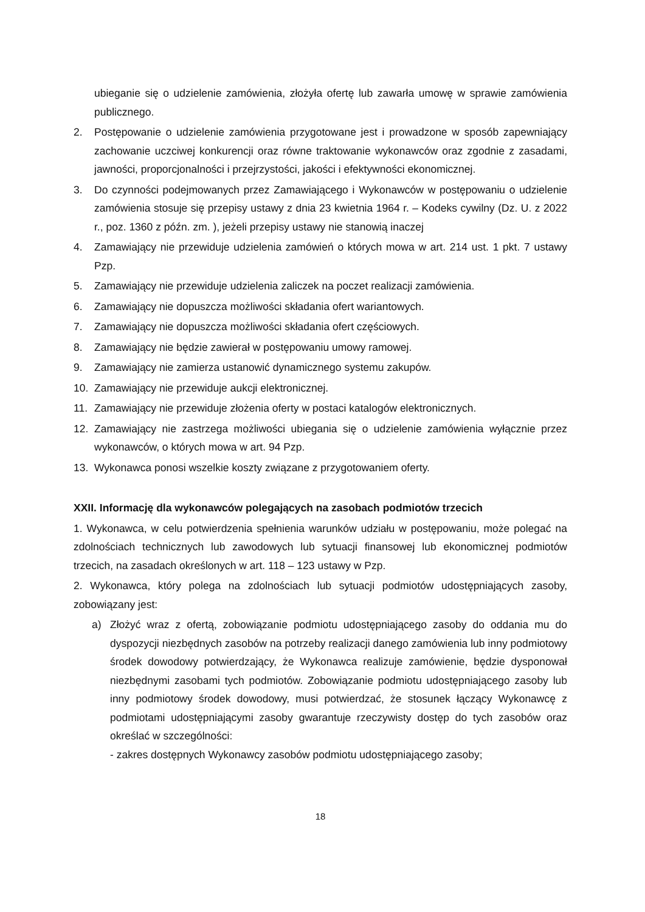ubieganie się o udzielenie zamówienia, złożyła ofertę lub zawarła umowę w sprawie zamówienia publicznego.
2. Postępowanie o udzielenie zamówienia przygotowane jest i prowadzone w sposób zapewniający zachowanie uczciwej konkurencji oraz równe traktowanie wykonawców oraz zgodnie z zasadami, jawności, proporcjonalności i przejrzystości, jakości i efektywności ekonomicznej.
3. Do czynności podejmowanych przez Zamawiającego i Wykonawców w postępowaniu o udzielenie zamówienia stosuje się przepisy ustawy z dnia 23 kwietnia 1964 r. – Kodeks cywilny (Dz. U. z 2022 r., poz. 1360 z późn. zm. ), jeżeli przepisy ustawy nie stanowią inaczej
4. Zamawiający nie przewiduje udzielenia zamówień o których mowa w art. 214 ust. 1 pkt. 7 ustawy Pzp.
5. Zamawiający nie przewiduje udzielenia zaliczek na poczet realizacji zamówienia.
6. Zamawiający nie dopuszcza możliwości składania ofert wariantowych.
7. Zamawiający nie dopuszcza możliwości składania ofert częściowych.
8. Zamawiający nie będzie zawierał w postępowaniu umowy ramowej.
9. Zamawiający nie zamierza ustanowić dynamicznego systemu zakupów.
10. Zamawiający nie przewiduje aukcji elektronicznej.
11. Zamawiający nie przewiduje złożenia oferty w postaci katalogów elektronicznych.
12. Zamawiający nie zastrzega możliwości ubiegania się o udzielenie zamówienia wyłącznie przez wykonawców, o których mowa w art. 94 Pzp.
13. Wykonawca ponosi wszelkie koszty związane z przygotowaniem oferty.
XXII. Informację dla wykonawców polegających na zasobach podmiotów trzecich
1. Wykonawca, w celu potwierdzenia spełnienia warunków udziału w postępowaniu, może polegać na zdolnościach technicznych lub zawodowych lub sytuacji finansowej lub ekonomicznej podmiotów trzecich, na zasadach określonych w art. 118 – 123 ustawy w Pzp.
2. Wykonawca, który polega na zdolnościach lub sytuacji podmiotów udostępniających zasoby, zobowiązany jest:
a) Złożyć wraz z ofertą, zobowiązanie podmiotu udostępniającego zasoby do oddania mu do dyspozycji niezbędnych zasobów na potrzeby realizacji danego zamówienia lub inny podmiotowy środek dowodowy potwierdzający, że Wykonawca realizuje zamówienie, będzie dysponował niezbędnymi zasobami tych podmiotów. Zobowiązanie podmiotu udostępniającego zasoby lub inny podmiotowy środek dowodowy, musi potwierdzać, że stosunek łączący Wykonawcę z podmiotami udostępniającymi zasoby gwarantuje rzeczywisty dostęp do tych zasobów oraz określać w szczególności:
- zakres dostępnych Wykonawcy zasobów podmiotu udostępniającego zasoby;
18